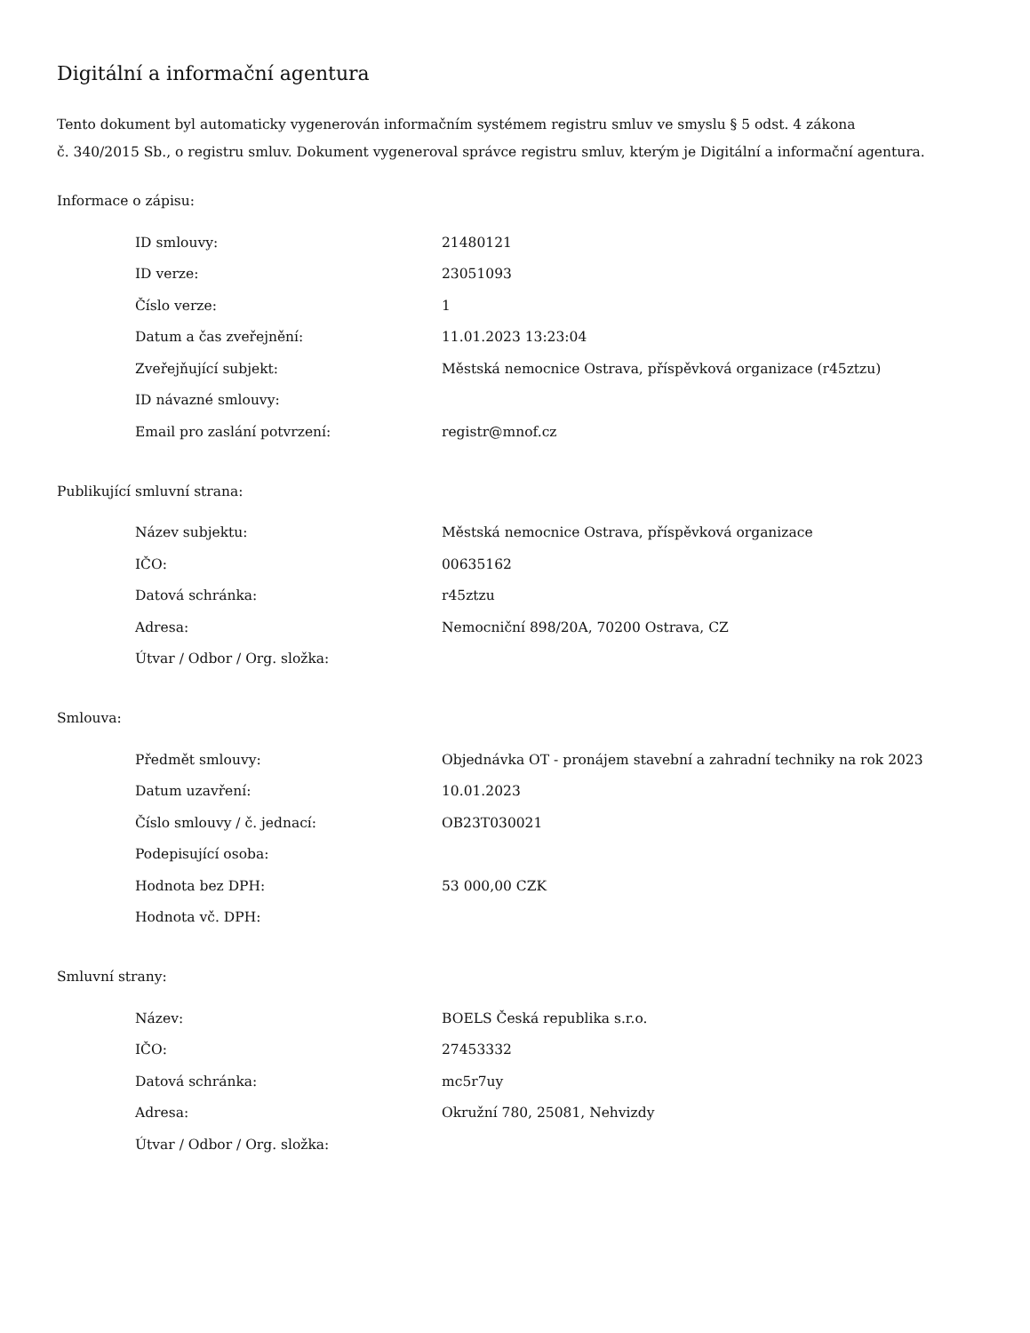Digitální a informační agentura
Tento dokument byl automaticky vygenerován informačním systémem registru smluv ve smyslu § 5 odst. 4 zákona
č. 340/2015 Sb., o registru smluv. Dokument vygeneroval správce registru smluv, kterým je Digitální a informační agentura.
Informace o zápisu:
| ID smlouvy: | 21480121 |
| ID verze: | 23051093 |
| Číslo verze: | 1 |
| Datum a čas zveřejnění: | 11.01.2023 13:23:04 |
| Zveřejňující subjekt: | Městská nemocnice Ostrava, příspěvková organizace (r45ztzu) |
| ID návazné smlouvy: | |
| Email pro zaslání potvrzení: | registr@mnof.cz |
Publikující smluvní strana:
| Název subjektu: | Městská nemocnice Ostrava, příspěvková organizace |
| IČO: | 00635162 |
| Datová schránka: | r45ztzu |
| Adresa: | Nemocniční 898/20A, 70200 Ostrava, CZ |
| Útvar / Odbor / Org. složka: | |
Smlouva:
| Předmět smlouvy: | Objednávka OT - pronájem stavební a zahradní techniky na rok 2023 |
| Datum uzavření: | 10.01.2023 |
| Číslo smlouvy / č. jednací: | OB23T030021 |
| Podepisující osoba: | |
| Hodnota bez DPH: | 53 000,00 CZK |
| Hodnota vč. DPH: | |
Smluvní strany:
| Název: | BOELS Česká republika s.r.o. |
| IČO: | 27453332 |
| Datová schránka: | mc5r7uy |
| Adresa: | Okružní 780, 25081, Nehvizdy |
| Útvar / Odbor / Org. složka: | |